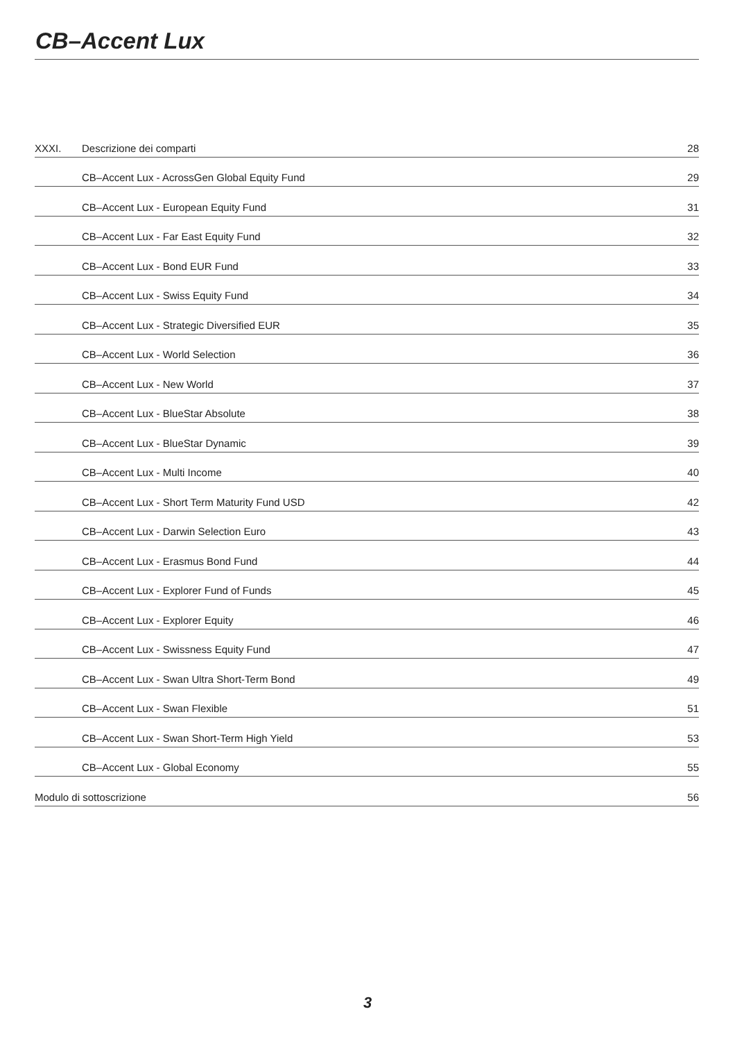CB–Accent Lux
| XXXI. | Descrizione dei comparti | 28 |
| | CB–Accent Lux - AcrossGen Global Equity Fund | 29 |
| | CB–Accent Lux - European Equity Fund | 31 |
| | CB–Accent Lux - Far East Equity Fund | 32 |
| | CB–Accent Lux - Bond EUR Fund | 33 |
| | CB–Accent Lux - Swiss Equity Fund | 34 |
| | CB–Accent Lux - Strategic Diversified EUR | 35 |
| | CB–Accent Lux - World Selection | 36 |
| | CB–Accent Lux - New World | 37 |
| | CB–Accent Lux - BlueStar Absolute | 38 |
| | CB–Accent Lux - BlueStar Dynamic | 39 |
| | CB–Accent Lux - Multi Income | 40 |
| | CB–Accent Lux - Short Term Maturity Fund USD | 42 |
| | CB–Accent Lux - Darwin Selection Euro | 43 |
| | CB–Accent Lux - Erasmus Bond Fund | 44 |
| | CB–Accent Lux - Explorer Fund of Funds | 45 |
| | CB–Accent Lux - Explorer Equity | 46 |
| | CB–Accent Lux - Swissness Equity Fund | 47 |
| | CB–Accent Lux - Swan Ultra Short-Term Bond | 49 |
| | CB–Accent Lux - Swan Flexible | 51 |
| | CB–Accent Lux - Swan Short-Term High Yield | 53 |
| | CB–Accent Lux - Global Economy | 55 |
| Modulo di sottoscrizione | | 56 |
3